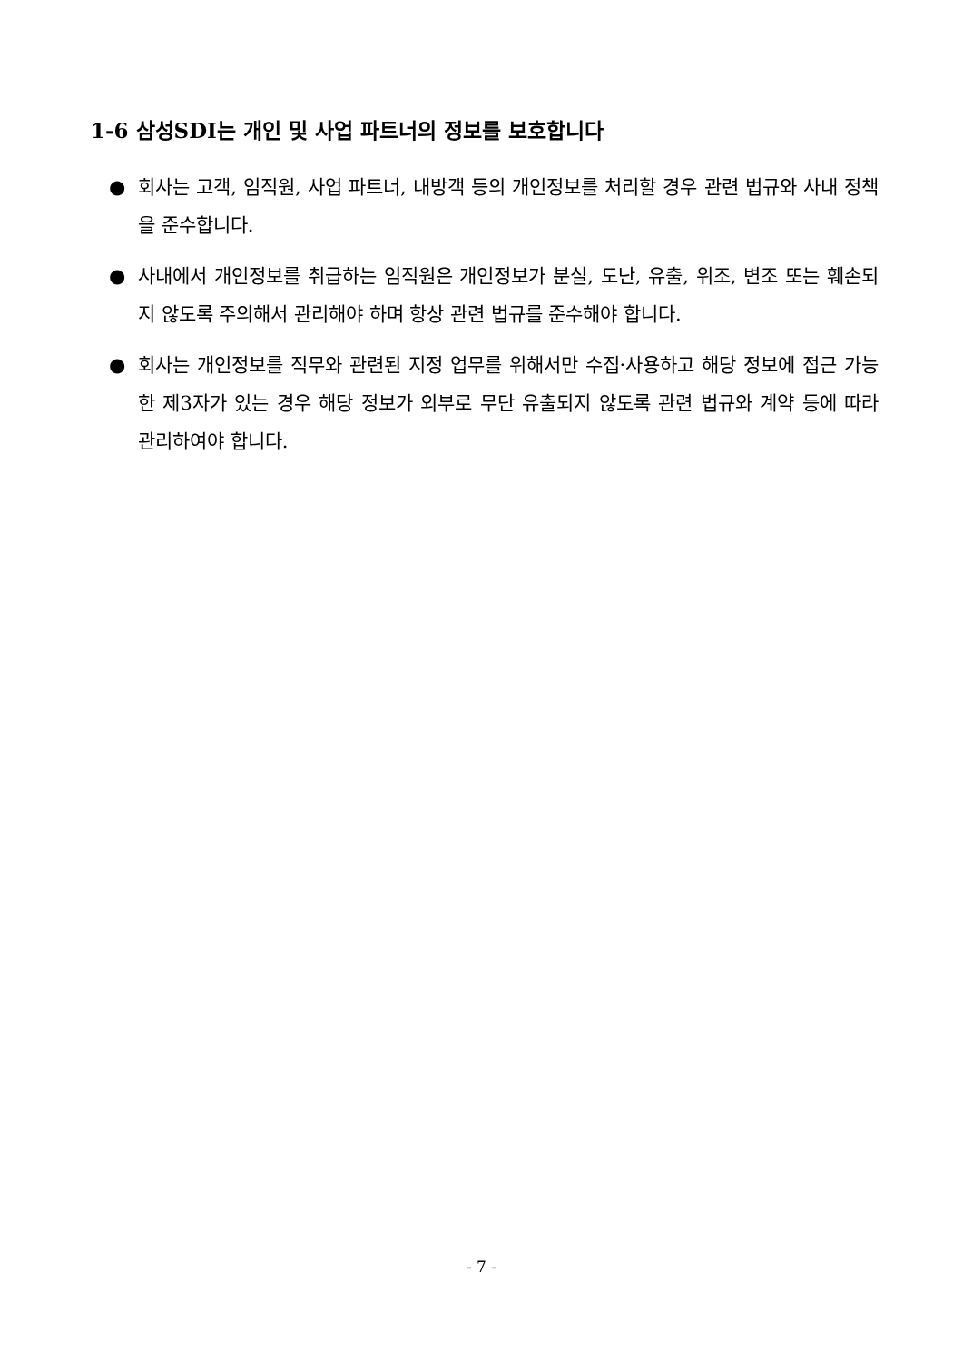1-6 삼성SDI는 개인 및 사업 파트너의 정보를 보호합니다
● 회사는 고객, 임직원, 사업 파트너, 내방객 등의 개인정보를 처리할 경우 관련 법규와 사내 정책을 준수합니다.
● 사내에서 개인정보를 취급하는 임직원은 개인정보가 분실, 도난, 유출, 위조, 변조 또는 훼손되지 않도록 주의해서 관리해야 하며 항상 관련 법규를 준수해야 합니다.
● 회사는 개인정보를 직무와 관련된 지정 업무를 위해서만 수집·사용하고 해당 정보에 접근 가능한 제3자가 있는 경우 해당 정보가 외부로 무단 유출되지 않도록 관련 법규와 계약 등에 따라 관리하여야 합니다.
- 7 -